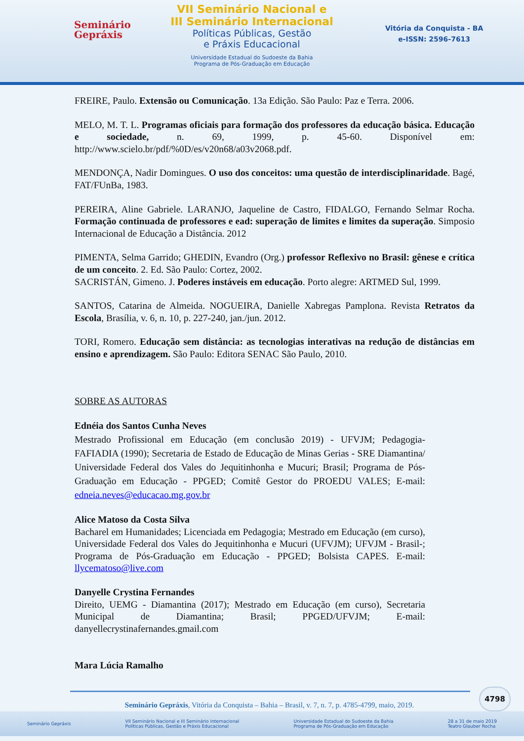Seminário
Gepráxis
VII Seminário Nacional e
III Seminário Internacional
Políticas Públicas, Gestão
e Práxis Educacional
Universidade Estadual do Sudoeste da Bahia
Programa de Pós-Graduação em Educação
Vitória da Conquista - BA
e-ISSN: 2596-7613
FREIRE, Paulo. Extensão ou Comunicação. 13a Edição. São Paulo: Paz e Terra. 2006.
MELO, M. T. L. Programas oficiais para formação dos professores da educação básica. Educação e sociedade, n. 69, 1999, p. 45-60. Disponível em: http://www.scielo.br/pdf/%0D/es/v20n68/a03v2068.pdf.
MENDONÇA, Nadir Domingues. O uso dos conceitos: uma questão de interdisciplinaridade. Bagé, FAT/FUnBa, 1983.
PEREIRA, Aline Gabriele. LARANJO, Jaqueline de Castro, FIDALGO, Fernando Selmar Rocha. Formação continuada de professores e ead: superação de limites e limites da superação. Simposio Internacional de Educação a Distância. 2012
PIMENTA, Selma Garrido; GHEDIN, Evandro (Org.) professor Reflexivo no Brasil: gênese e crítica de um conceito. 2. Ed. São Paulo: Cortez, 2002.
SACRISTÁN, Gimeno. J. Poderes instáveis em educação. Porto alegre: ARTMED Sul, 1999.
SANTOS, Catarina de Almeida. NOGUEIRA, Danielle Xabregas Pamplona. Revista Retratos da Escola, Brasília, v. 6, n. 10, p. 227-240, jan./jun. 2012.
TORI, Romero. Educação sem distância: as tecnologias interativas na redução de distâncias em ensino e aprendizagem. São Paulo: Editora SENAC São Paulo, 2010.
SOBRE AS AUTORAS
Ednéia dos Santos Cunha Neves
Mestrado Profissional em Educação (em conclusão 2019) - UFVJM; Pedagogia- FAFIADIA (1990); Secretaria de Estado de Educação de Minas Gerias - SRE Diamantina/ Universidade Federal dos Vales do Jequitinhonha e Mucuri; Brasil; Programa de Pós-Graduação em Educação - PPGED; Comitê Gestor do PROEDU VALES; E-mail: edneia.neves@educacao.mg.gov.br
Alice Matoso da Costa Silva
Bacharel em Humanidades; Licenciada em Pedagogia; Mestrado em Educação (em curso), Universidade Federal dos Vales do Jequitinhonha e Mucuri (UFVJM); UFVJM - Brasil-; Programa de Pós-Graduação em Educação - PPGED; Bolsista CAPES. E-mail: llycematoso@live.com
Danyelle Crystina Fernandes
Direito, UEMG - Diamantina (2017); Mestrado em Educação (em curso), Secretaria Municipal de Diamantina; Brasil; PPGED/UFVJM; E-mail: danyellecrystinafernandes.gmail.com
Mara Lúcia Ramalho
4798
Seminário Gepráxis, Vitória da Conquista – Bahia – Brasil, v. 7, n. 7, p. 4785-4799, maio, 2019.
Seminário Gepráxis VII Seminário Nacional e III Seminário Internacional
Políticas Públicas, Gestão e Práxis Educacional Universidade Estadual do Sudoeste da Bahia
Programa de Pós-Graduação em Educação 28 a 31 de maio 2019
Teatro Glauber Rocha